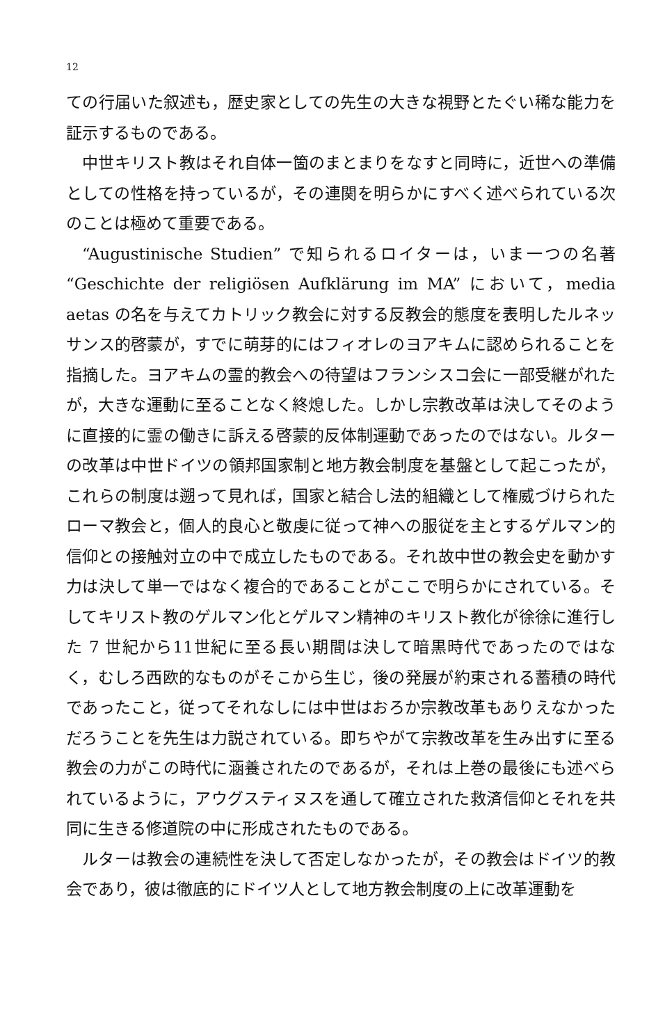12
ての行届いた叙述も，歴史家としての先生の大きな視野とたぐい稀な能力を証示するものである。
中世キリスト教はそれ自体一箇のまとまりをなすと同時に，近世への準備としての性格を持っているが，その連関を明らかにすべく述べられている次のことは極めて重要である。
“Augustinische Studien” で知られるロイターは，いま一つの名著 “Geschichte der religiösen Aufklärung im MA” において，media aetas の名を与えてカトリック教会に対する反教会的態度を表明したルネッサンス的啓蒙が，すでに萌芽的にはフィオレのヨアキムに認められることを指摘した。ヨアキムの霊的教会への待望はフランシスコ会に一部受継がれたが，大きな運動に至ることなく終熄した。しかし宗教改革は決してそのように直接的に霊の働きに訴える啓蒙的反体制運動であったのではない。ルターの改革は中世ドイツの領邦国家制と地方教会制度を基盤として起こったが，これらの制度は遡って見れば，国家と結合し法的組織として権威づけられたローマ教会と，個人的良心と敬虔に従って神への服従を主とするゲルマン的信仰との接触対立の中で成立したものである。それ故中世の教会史を動かす力は決して単一ではなく複合的であることがここで明らかにされている。そしてキリスト教のゲルマン化とゲルマン精神のキリスト教化が徐徐に進行した 7 世紀から11世紀に至る長い期間は決して暗黒時代であったのではなく，むしろ西欧的なものがそこから生じ，後の発展が約束される蓄積の時代であったこと，従ってそれなしには中世はおろか宗教改革もありえなかっただろうことを先生は力説されている。即ちやがて宗教改革を生み出すに至る教会の力がこの時代に涵養されたのであるが，それは上巻の最後にも述べられているように，アウグスティヌスを通して確立された救済信仰とそれを共同に生きる修道院の中に形成されたものである。
ルターは教会の連続性を決して否定しなかったが，その教会はドイツ的教会であり，彼は徹底的にドイツ人として地方教会制度の上に改革運動を